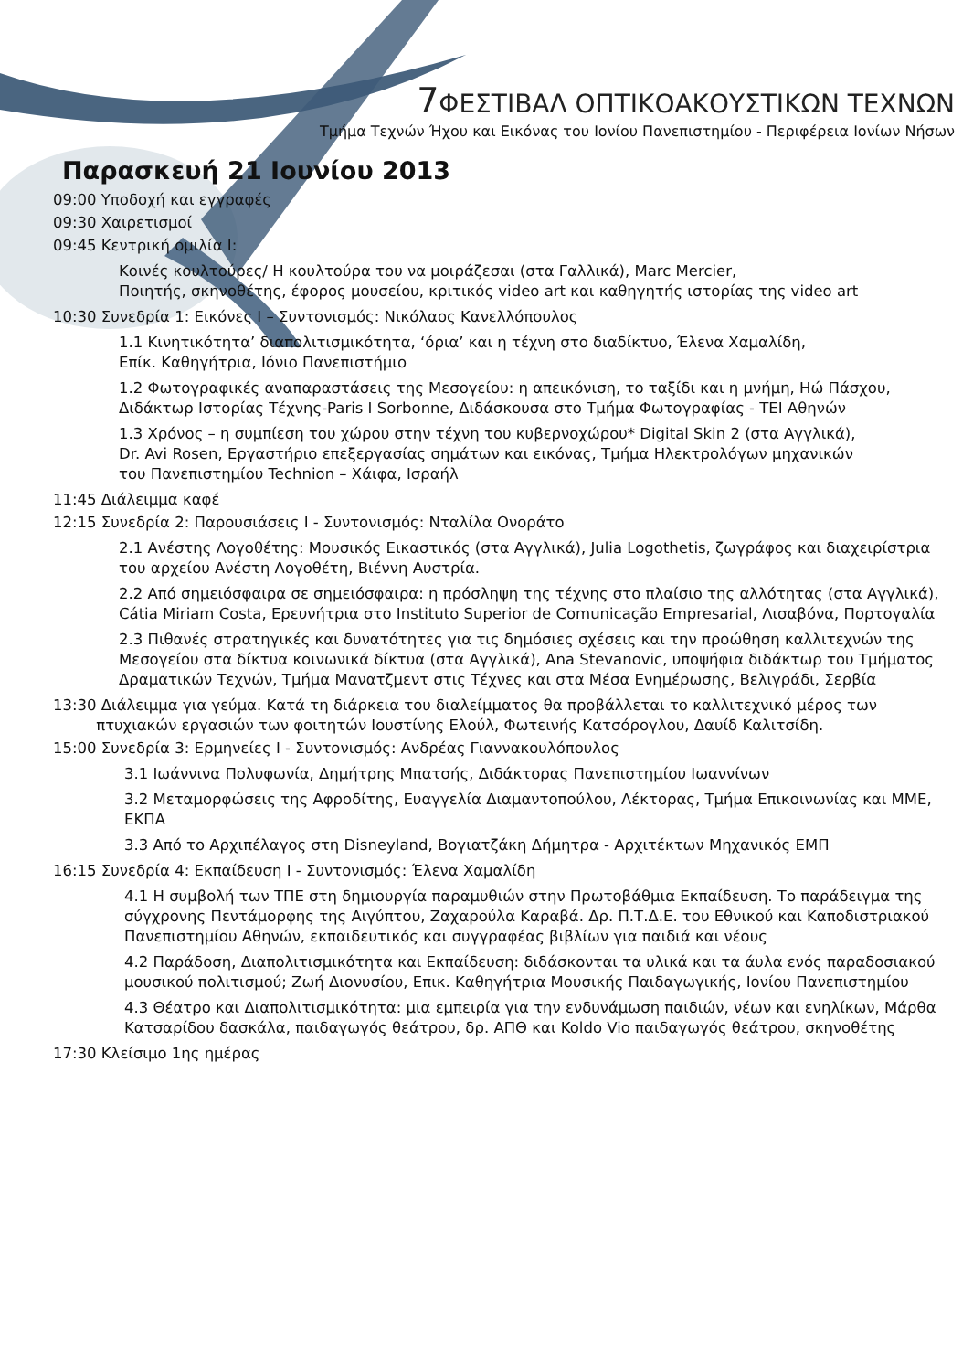7 ΦΕΣΤΙΒΑΛ ΟΠΤΙΚΟΑΚΟΥΣΤΙΚΩΝ ΤΕΧΝΩΝ
Τμήμα Τεχνών Ήχου και Εικόνας του Ιονίου Πανεπιστημίου - Περιφέρεια Ιονίων Νήσων
Παρασκευή 21 Ιουνίου 2013
09:00 Υποδοχή και εγγραφές
09:30 Χαιρετισμοί
09:45 Κεντρική ομιλία Ι:
Κοινές κουλτούρες/ Η κουλτούρα του να μοιράζεσαι (στα Γαλλικά), Marc Mercier,
Ποιητής, σκηνοθέτης, έφορος μουσείου, κριτικός video art και καθηγητής ιστορίας της video art
10:30 Συνεδρία 1: Εικόνες Ι – Συντονισμός: Νικόλαος Κανελλόπουλος
1.1 Κινητικότητα’ διαπολιτισμικότητα, ‘όρια’ και η τέχνη στο διαδίκτυο, Έλενα Χαμαλίδη,
Επίκ. Καθηγήτρια, Ιόνιο Πανεπιστήμιο
1.2 Φωτογραφικές αναπαραστάσεις της Μεσογείου: η απεικόνιση, το ταξίδι και η μνήμη, Ηώ Πάσχου, Διδάκτωρ Ιστορίας Τέχνης-Paris I Sorbonne, Διδάσκουσα στο Τμήμα Φωτογραφίας - ΤΕΙ Αθηνών
1.3 Χρόνος – η συμπίεση του χώρου στην τέχνη του κυβερνοχώρου* Digital Skin 2 (στα Αγγλικά),
Dr. Avi Rosen, Εργαστήριο επεξεργασίας σημάτων και εικόνας, Τμήμα Ηλεκτρολόγων μηχανικών
του Πανεπιστημίου Technion – Χάιφα, Ισραήλ
11:45 Διάλειμμα καφέ
12:15 Συνεδρία 2: Παρουσιάσεις Ι - Συντονισμός: Νταλίλα Ονοράτο
2.1 Ανέστης Λογοθέτης: Μουσικός Εικαστικός (στα Αγγλικά), Julia Logothetis, ζωγράφος και διαχειρίστρια του αρχείου Ανέστη Λογοθέτη, Βιέννη Αυστρία.
2.2 Από σημειόσφαιρα σε σημειόσφαιρα: η πρόσληψη της τέχνης στο πλαίσιο της αλλότητας (στα Αγγλικά), Cátia Miriam Costa, Ερευνήτρια στο Instituto Superior de Comunicação Empresarial, Λισαβόνα, Πορτογαλία
2.3 Πιθανές στρατηγικές και δυνατότητες για τις δημόσιες σχέσεις και την προώθηση καλλιτεχνών της Μεσογείου στα δίκτυα κοινωνικά δίκτυα (στα Αγγλικά), Ana Stevanovic, υποψήφια διδάκτωρ του Τμήματος Δραματικών Τεχνών, Τμήμα Μανατζμεντ στις Τέχνες και στα Μέσα Ενημέρωσης, Βελιγράδι, Σερβία
13:30 Διάλειμμα για γεύμα. Κατά τη διάρκεια του διαλείμματος θα προβάλλεται το καλλιτεχνικό μέρος των
πτυχιακών εργασιών των φοιτητών Ιουστίνης Ελούλ, Φωτεινής Κατσόρογλου, Δαυίδ Καλιτσίδη.
15:00 Συνεδρία 3: Ερμηνείες Ι - Συντονισμός: Ανδρέας Γιαννακουλόπουλος
3.1 Ιωάννινα Πολυφωνία, Δημήτρης Μπατσής, Διδάκτορας Πανεπιστημίου Ιωαννίνων
3.2 Μεταμορφώσεις της Αφροδίτης, Ευαγγελία Διαμαντοπούλου, Λέκτορας, Τμήμα Επικοινωνίας και ΜΜΕ, ΕΚΠΑ
3.3 Από το Αρχιπέλαγος στη Disneyland, Βογιατζάκη Δήμητρα - Αρχιτέκτων Μηχανικός ΕΜΠ
16:15 Συνεδρία 4: Εκπαίδευση Ι - Συντονισμός: Έλενα Χαμαλίδη
4.1 Η συμβολή των ΤΠΕ στη δημιουργία παραμυθιών στην Πρωτοβάθμια Εκπαίδευση. Το παράδειγμα της σύγχρονης Πεντάμορφης της Αιγύπτου, Ζαχαρούλα Καραβά. Δρ. Π.Τ.Δ.Ε. του Εθνικού και Καποδιστριακού Πανεπιστημίου Αθηνών, εκπαιδευτικός και συγγραφέας βιβλίων για παιδιά και νέους
4.2 Παράδοση, Διαπολιτισμικότητα και Εκπαίδευση: διδάσκονται τα υλικά και τα άυλα ενός παραδοσιακού μουσικού πολιτισμού; Ζωή Διονυσίου, Επικ. Καθηγήτρια Μουσικής Παιδαγωγικής, Ιονίου Πανεπιστημίου
4.3 Θέατρο και Διαπολιτισμικότητα: μια εμπειρία για την ενδυνάμωση παιδιών, νέων και ενηλίκων, Μάρθα Κατσαρίδου δασκάλα, παιδαγωγός θεάτρου, δρ. ΑΠΘ και Koldo Vio παιδαγωγός θεάτρου, σκηνοθέτης
17:30 Κλείσιμο 1ης ημέρας